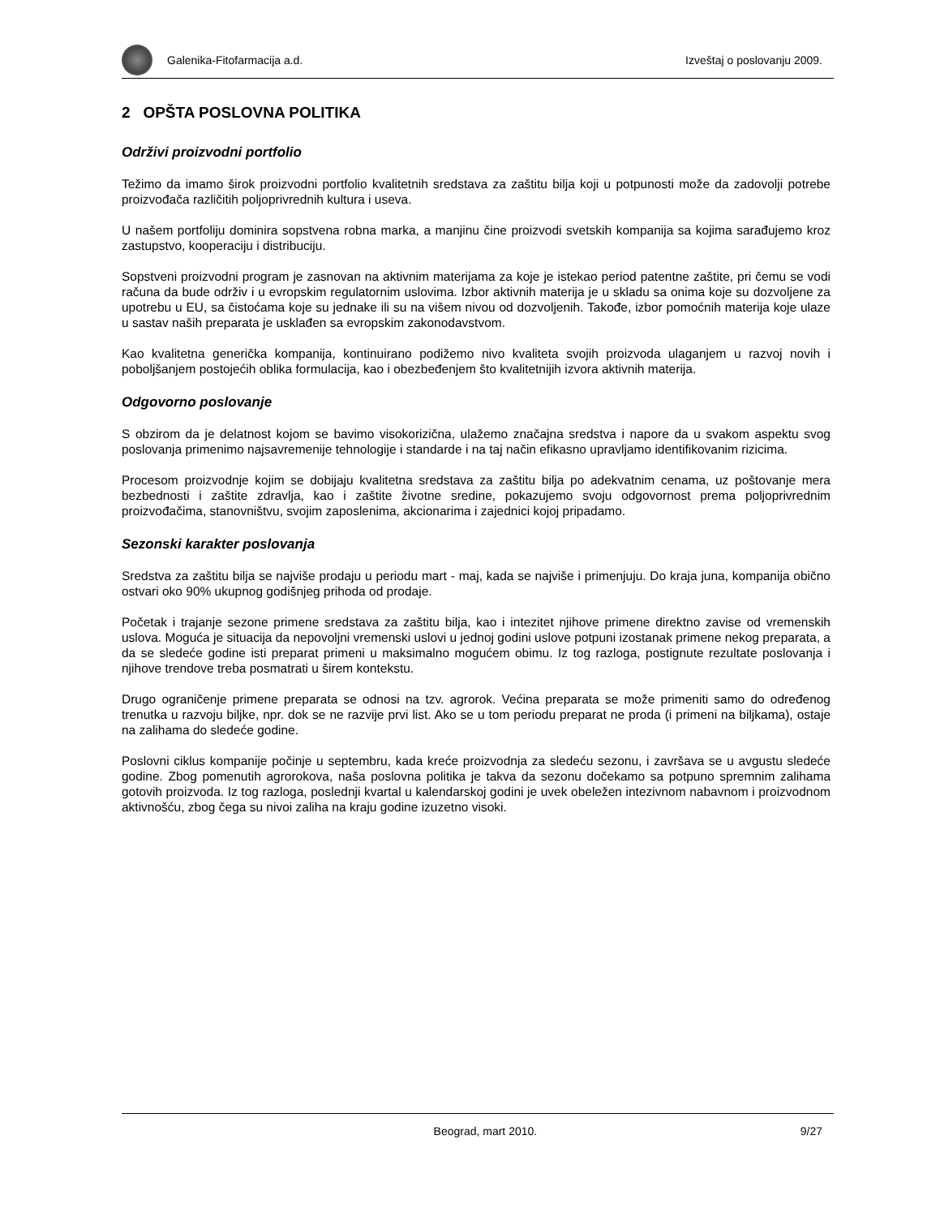Galenika-Fitofarmacija a.d. Izveštaj o poslovanju 2009.
2 OPŠTA POSLOVNA POLITIKA
Održivi proizvodni portfolio
Težimo da imamo širok proizvodni portfolio kvalitetnih sredstava za zaštitu bilja koji u potpunosti može da zadovolji potrebe proizvođača različitih poljoprivrednih kultura i useva.
U našem portfoliju dominira sopstvena robna marka, a manjinu čine proizvodi svetskih kompanija sa kojima sarađujemo kroz zastupstvo, kooperaciju i distribuciju.
Sopstveni proizvodni program je zasnovan na aktivnim materijama za koje je istekao period patentne zaštite, pri čemu se vodi računa da bude održiv i u evropskim regulatornim uslovima. Izbor aktivnih materija je u skladu sa onima koje su dozvoljene za upotrebu u EU, sa čistoćama koje su jednake ili su na višem nivou od dozvoljenih. Takođe, izbor pomoćnih materija koje ulaze u sastav naših preparata je usklađen sa evropskim zakonodavstvom.
Kao kvalitetna generička kompanija, kontinuirano podižemo nivo kvaliteta svojih proizvoda ulaganjem u razvoj novih i poboljšanjem postojećih oblika formulacija, kao i obezbeđenjem što kvalitetnijih izvora aktivnih materija.
Odgovorno poslovanje
S obzirom da je delatnost kojom se bavimo visokorizična, ulažemo značajna sredstva i napore da u svakom aspektu svog poslovanja primenimo najsavremenije tehnologije i standarde i na taj način efikasno upravljamo identifikovanim rizicima.
Procesom proizvodnje kojim se dobijaju kvalitetna sredstava za zaštitu bilja po adekvatnim cenama, uz poštovanje mera bezbednosti i zaštite zdravlja, kao i zaštite životne sredine, pokazujemo svoju odgovornost prema poljoprivrednim proizvođačima, stanovništvu, svojim zaposlenima, akcionarima i zajednici kojoj pripadamo.
Sezonski karakter poslovanja
Sredstva za zaštitu bilja se najviše prodaju u periodu mart - maj, kada se najviše i primenjuju. Do kraja juna, kompanija obično ostvari oko 90% ukupnog godišnjeg prihoda od prodaje.
Početak i trajanje sezone primene sredstava za zaštitu bilja, kao i intezitet njihove primene direktno zavise od vremenskih uslova. Moguća je situacija da nepovoljni vremenski uslovi u jednoj godini uslove potpuni izostanak primene nekog preparata, a da se sledeće godine isti preparat primeni u maksimalno mogućem obimu. Iz tog razloga, postignute rezultate poslovanja i njihove trendove treba posmatrati u širem kontekstu.
Drugo ograničenje primene preparata se odnosi na tzv. agrorok. Većina preparata se može primeniti samo do određenog trenutka u razvoju biljke, npr. dok se ne razvije prvi list. Ako se u tom periodu preparat ne proda (i primeni na biljkama), ostaje na zalihama do sledeće godine.
Poslovni ciklus kompanije počinje u septembru, kada kreće proizvodnja za sledeću sezonu, i završava se u avgustu sledeće godine. Zbog pomenutih agrorokova, naša poslovna politika je takva da sezonu dočekamo sa potpuno spremnim zalihama gotovih proizvoda. Iz tog razloga, poslednji kvartal u kalendarskoj godini je uvek obeležen intezivnom nabavnom i proizvodnom aktivnošću, zbog čega su nivoi zaliha na kraju godine izuzetno visoki.
Beograd, mart 2010. 9/27